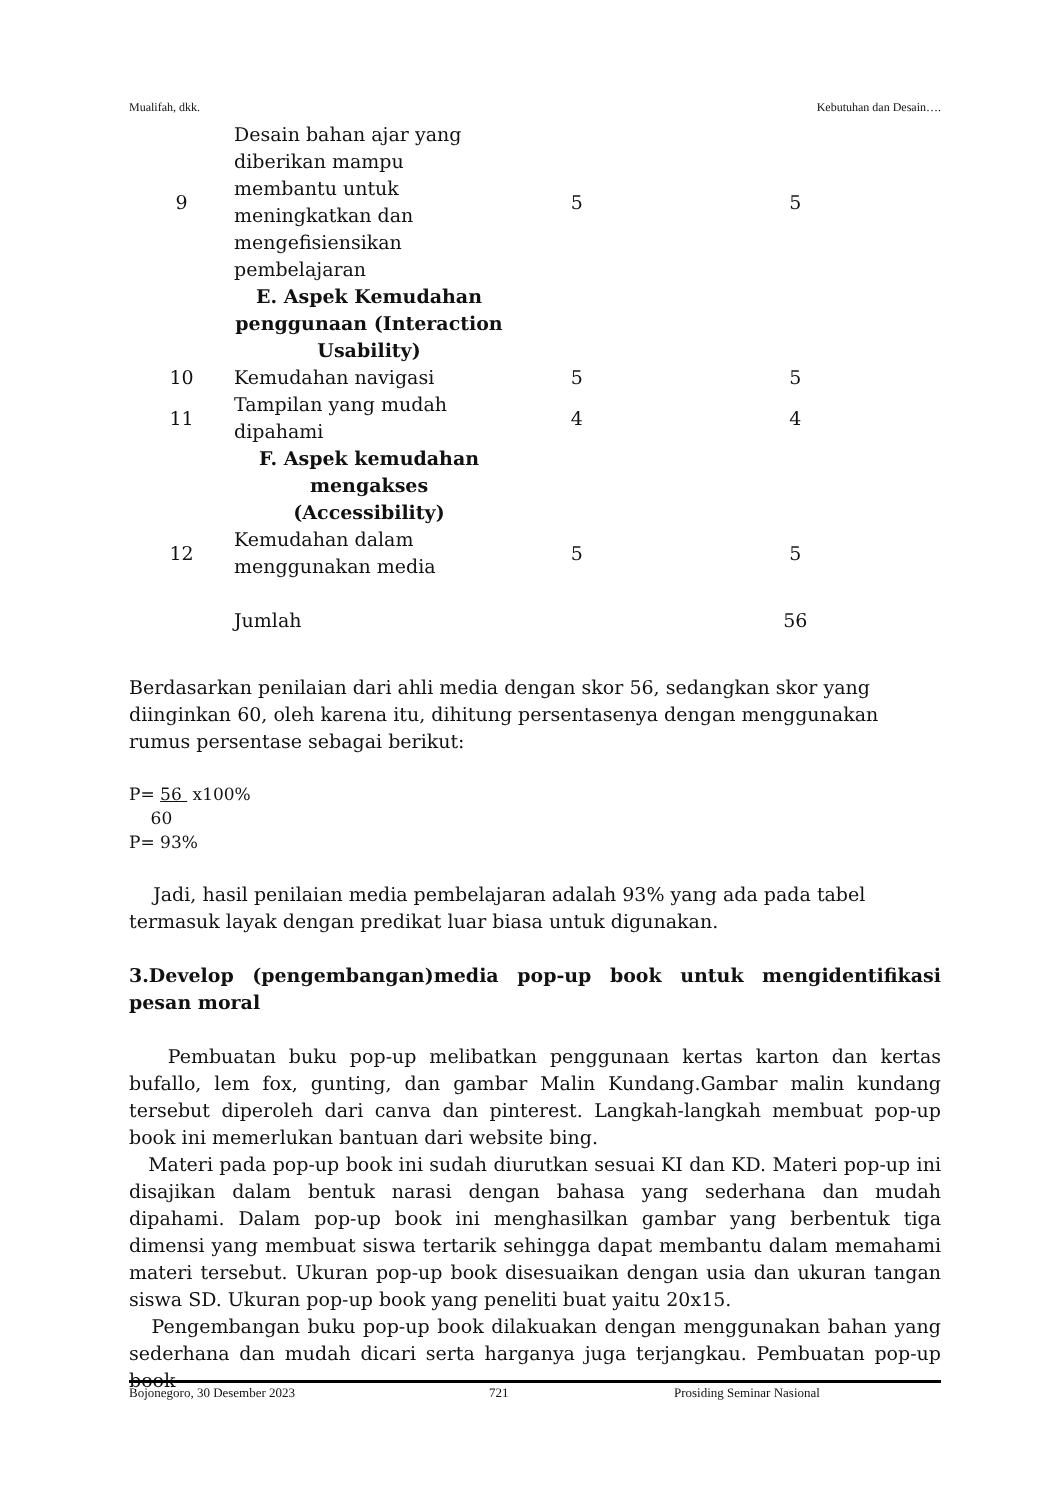Mualifah, dkk. Kebutuhan dan Desain….
| 9 | Desain bahan ajar yang diberikan mampu membantu untuk meningkatkan dan mengefisiensikan pembelajaran | 5 | 5 |
| | E. Aspek Kemudahan penggunaan (Interaction Usability) | | |
| 10 | Kemudahan navigasi | 5 | 5 |
| 11 | Tampilan yang mudah dipahami | 4 | 4 |
| | F. Aspek kemudahan mengakses (Accessibility) | | |
| 12 | Kemudahan dalam menggunakan media | 5 | 5 |
| | Jumlah | | 56 |
Berdasarkan penilaian dari ahli media dengan skor 56, sedangkan skor yang diinginkan 60, oleh karena itu, dihitung persentasenya dengan menggunakan rumus persentase sebagai berikut:
P= 56 x100%
60
P= 93%
Jadi, hasil penilaian media pembelajaran adalah 93% yang ada pada tabel termasuk layak dengan predikat luar biasa untuk digunakan.
3.Develop (pengembangan)media pop-up book untuk mengidentifikasi pesan moral
Pembuatan buku pop-up melibatkan penggunaan kertas karton dan kertas bufallo, lem fox, gunting, dan gambar Malin Kundang.Gambar malin kundang tersebut diperoleh dari canva dan pinterest. Langkah-langkah membuat pop-up book ini memerlukan bantuan dari website bing.
Materi pada pop-up book ini sudah diurutkan sesuai KI dan KD. Materi pop-up ini disajikan dalam bentuk narasi dengan bahasa yang sederhana dan mudah dipahami. Dalam pop-up book ini menghasilkan gambar yang berbentuk tiga dimensi yang membuat siswa tertarik sehingga dapat membantu dalam memahami materi tersebut. Ukuran pop-up book disesuaikan dengan usia dan ukuran tangan siswa SD. Ukuran pop-up book yang peneliti buat yaitu 20x15.
Pengembangan buku pop-up book dilakuakan dengan menggunakan bahan yang sederhana dan mudah dicari serta harganya juga terjangkau. Pembuatan pop-up book
Bojonegoro, 30 Desember 2023 721 Prosiding Seminar Nasional